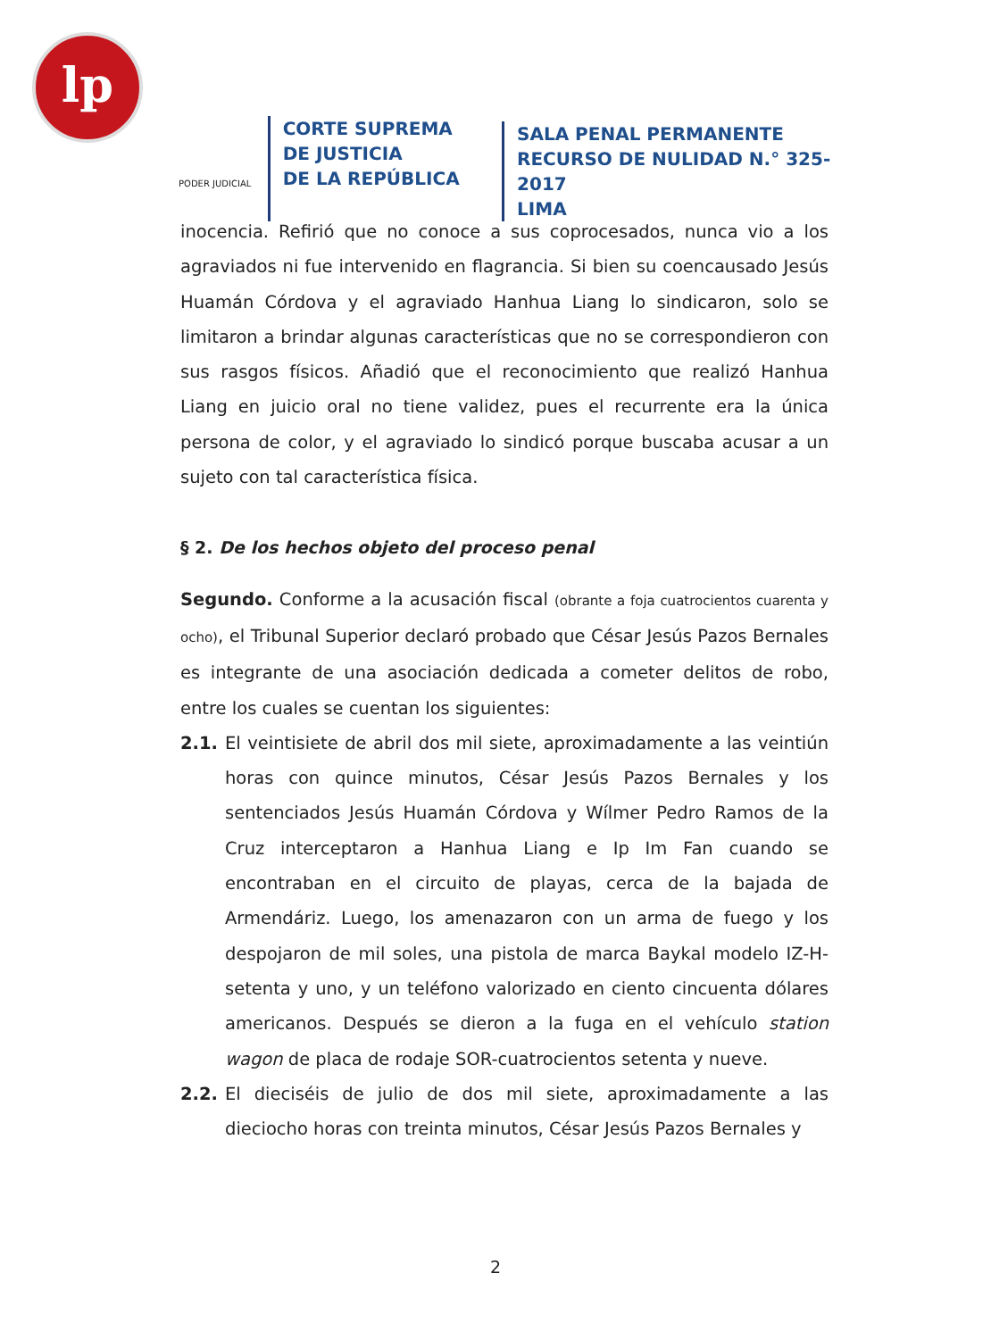lp
PODER JUDICIAL
CORTE SUPREMA
DE JUSTICIA
DE LA REPÚBLICA
SALA PENAL PERMANENTE
RECURSO DE NULIDAD N.° 325-2017
LIMA
inocencia. Refirió que no conoce a sus coprocesados, nunca vio a los agraviados ni fue intervenido en flagrancia. Si bien su coencausado Jesús Huamán Córdova y el agraviado Hanhua Liang lo sindicaron, solo se limitaron a brindar algunas características que no se correspondieron con sus rasgos físicos. Añadió que el reconocimiento que realizó Hanhua Liang en juicio oral no tiene validez, pues el recurrente era la única persona de color, y el agraviado lo sindicó porque buscaba acusar a un sujeto con tal característica física.
§ 2. De los hechos objeto del proceso penal
Segundo. Conforme a la acusación fiscal (obrante a foja cuatrocientos cuarenta y ocho), el Tribunal Superior declaró probado que César Jesús Pazos Bernales es integrante de una asociación dedicada a cometer delitos de robo, entre los cuales se cuentan los siguientes:
2.1. El veintisiete de abril dos mil siete, aproximadamente a las veintiún horas con quince minutos, César Jesús Pazos Bernales y los sentenciados Jesús Huamán Córdova y Wílmer Pedro Ramos de la Cruz interceptaron a Hanhua Liang e Ip Im Fan cuando se encontraban en el circuito de playas, cerca de la bajada de Armendáriz. Luego, los amenazaron con un arma de fuego y los despojaron de mil soles, una pistola de marca Baykal modelo IZ-H-setenta y uno, y un teléfono valorizado en ciento cincuenta dólares americanos. Después se dieron a la fuga en el vehículo station wagon de placa de rodaje SOR-cuatrocientos setenta y nueve.
2.2. El dieciséis de julio de dos mil siete, aproximadamente a las dieciocho horas con treinta minutos, César Jesús Pazos Bernales y
2